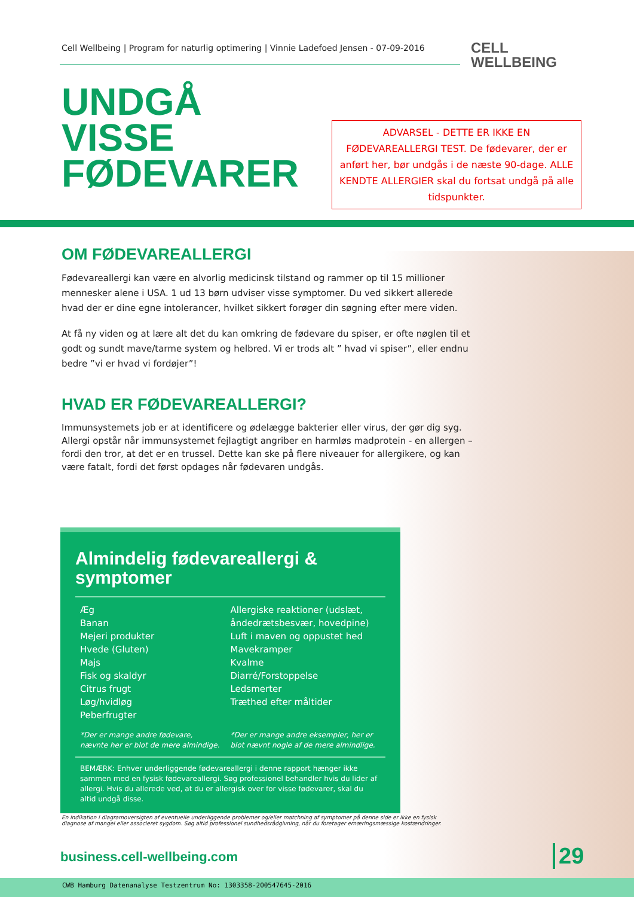Cell Wellbeing | Program for naturlig optimering | Vinnie Ladefoed Jensen - 07-09-2016
CELL
WELLBEING
UNDGÅ
VISSE
FØDEVARER
ADVARSEL - DETTE ER IKKE EN FØDEVAREALLERGI TEST. De fødevarer, der er anført her, bør undgås i de næste 90-dage. ALLE KENDTE ALLERGIER skal du fortsat undgå på alle tidspunkter.
OM FØDEVAREALLERGI
Fødevareallergi kan være en alvorlig medicinsk tilstand og rammer op til 15 millioner mennesker alene i USA. 1 ud 13 børn udviser visse symptomer. Du ved sikkert allerede hvad der er dine egne intolerancer, hvilket sikkert forøger din søgning efter mere viden.
At få ny viden og at lære alt det du kan omkring de fødevare du spiser, er ofte nøglen til et godt og sundt mave/tarme system og helbred. Vi er trods alt ” hvad vi spiser”, eller endnu bedre ”vi er hvad vi fordøjer”!
HVAD ER FØDEVAREALLERGI?
Immunsystemets job er at identificere og ødelægge bakterier eller virus, der gør dig syg. Allergi opstår når immunsystemet fejlagtigt angriber en harmløs madprotein - en allergen – fordi den tror, at det er en trussel. Dette kan ske på flere niveauer for allergikere, og kan være fatalt, fordi det først opdages når fødevaren undgås.
Almindelig fødevareallergi &
symptomer
Æg
Banan
Mejeri produkter
Hvede (Gluten)
Majs
Fisk og skaldyr
Citrus frugt
Løg/hvidløg
Peberfrugter
*Der er mange andre fødevare,
nævnte her er blot de mere almindige.
Allergiske reaktioner (udslæt, åndedrætsbesvær, hovedpine)
Luft i maven og oppustet hed
Mavekramper
Kvalme
Diarré/Forstoppelse
Ledsmerter
Træthed efter måltider
*Der er mange andre eksempler, her er blot nævnt nogle af de mere almindlige.
BEMÆRK: Enhver underliggende fødevareallergi i denne rapport hænger ikke sammen med en fysisk fødevareallergi. Søg professionel behandler hvis du lider af allergi. Hvis du allerede ved, at du er allergisk over for visse fødevarer, skal du altid undgå disse.
En indikation i diagramoversigten af eventuelle underliggende problemer og/eller matchning af symptomer på denne side er ikke en fysisk diagnose af mangel eller associeret sygdom. Søg altid professionel sundhedsrådgivning, når du foretager ernæringsmæssige kostændringer.
business.cell-wellbeing.com 29
CWB Hamburg Datenanalyse Testzentrum No: 1303358-200547645-2016